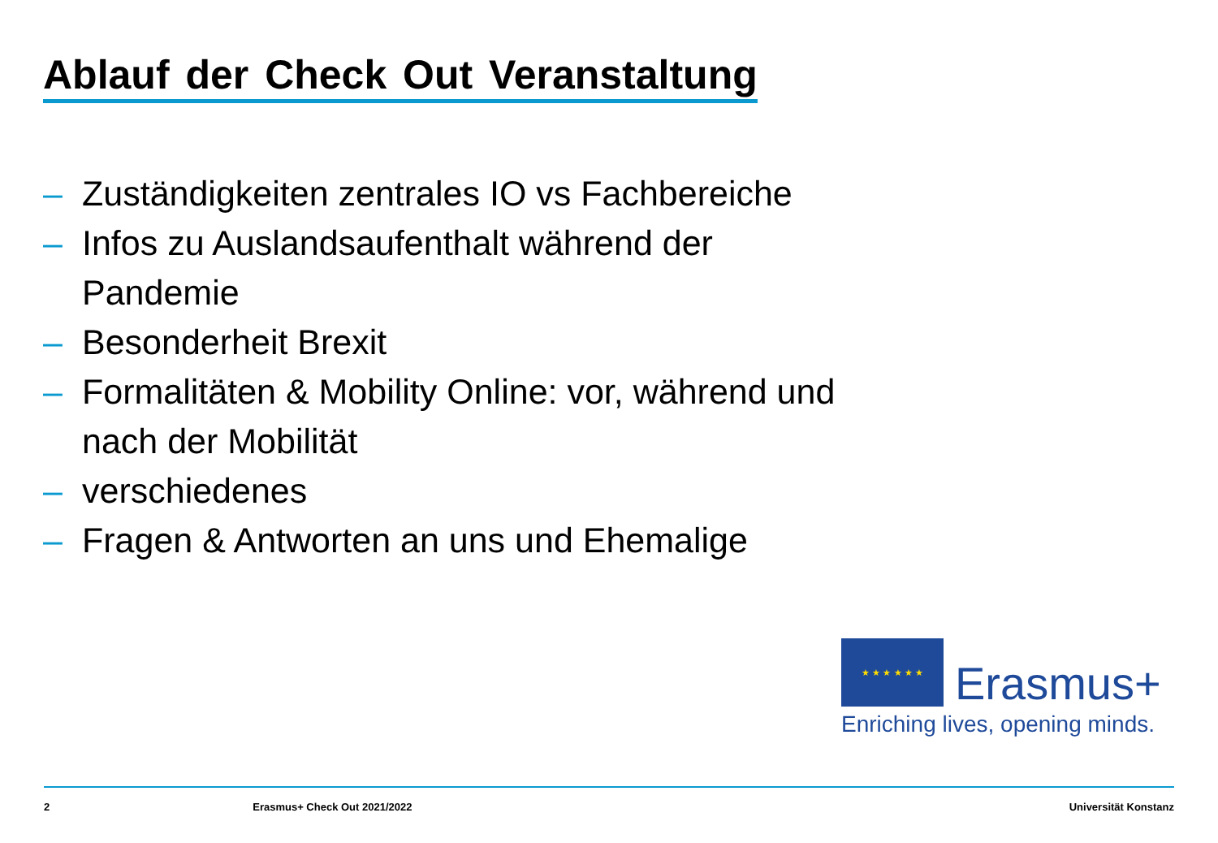Ablauf der Check Out Veranstaltung
– Zuständigkeiten zentrales IO vs Fachbereiche
– Infos zu Auslandsaufenthalt während der Pandemie
– Besonderheit Brexit
– Formalitäten & Mobility Online: vor, während und nach der Mobilität
– verschiedenes
– Fragen & Antworten an uns und Ehemalige
★ ★ ★ ★ ★ ★ Erasmus+
Enriching lives, opening minds.
2 Erasmus+ Check Out 2021/2022 Universität Konstanz